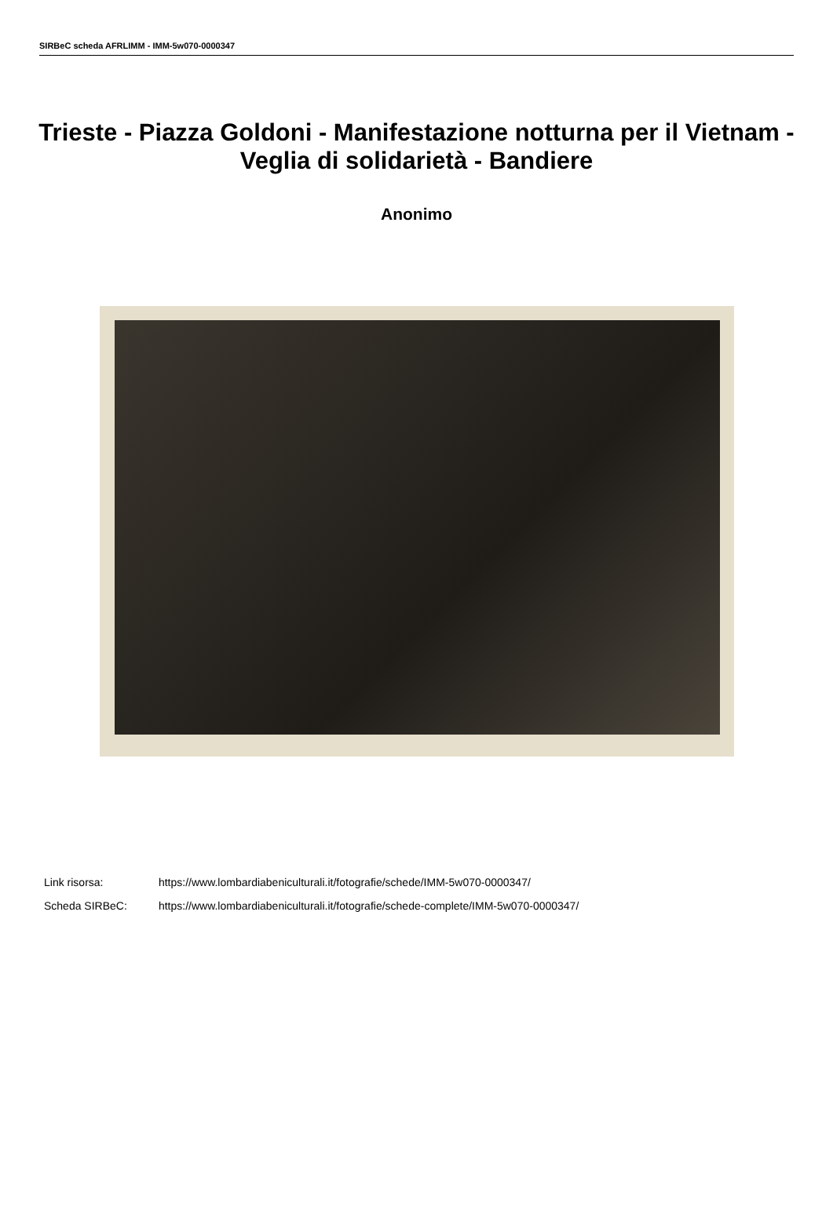SIRBeC scheda AFRLIMM - IMM-5w070-0000347
Trieste - Piazza Goldoni - Manifestazione notturna per il Vietnam - Veglia di solidarietà - Bandiere
Anonimo
Link risorsa: https://www.lombardiabeniculturali.it/fotografie/schede/IMM-5w070-0000347/
Scheda SIRBeC: https://www.lombardiabeniculturali.it/fotografie/schede-complete/IMM-5w070-0000347/